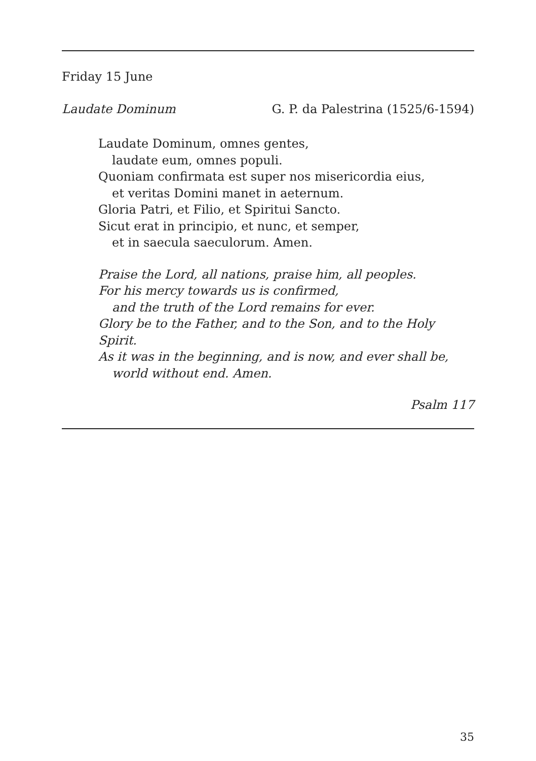Friday 15 June
Laudate Dominum G. P. da Palestrina (1525/6-1594)
Laudate Dominum, omnes gentes,
laudate eum, omnes populi.
Quoniam confirmata est super nos misericordia eius,
et veritas Domini manet in aeternum.
Gloria Patri, et Filio, et Spiritui Sancto.
Sicut erat in principio, et nunc, et semper,
et in saecula saeculorum. Amen.
Praise the Lord, all nations, praise him, all peoples.
For his mercy towards us is confirmed,
and the truth of the Lord remains for ever.
Glory be to the Father, and to the Son, and to the Holy Spirit.
As it was in the beginning, and is now, and ever shall be,
world without end. Amen.
Psalm 117
35